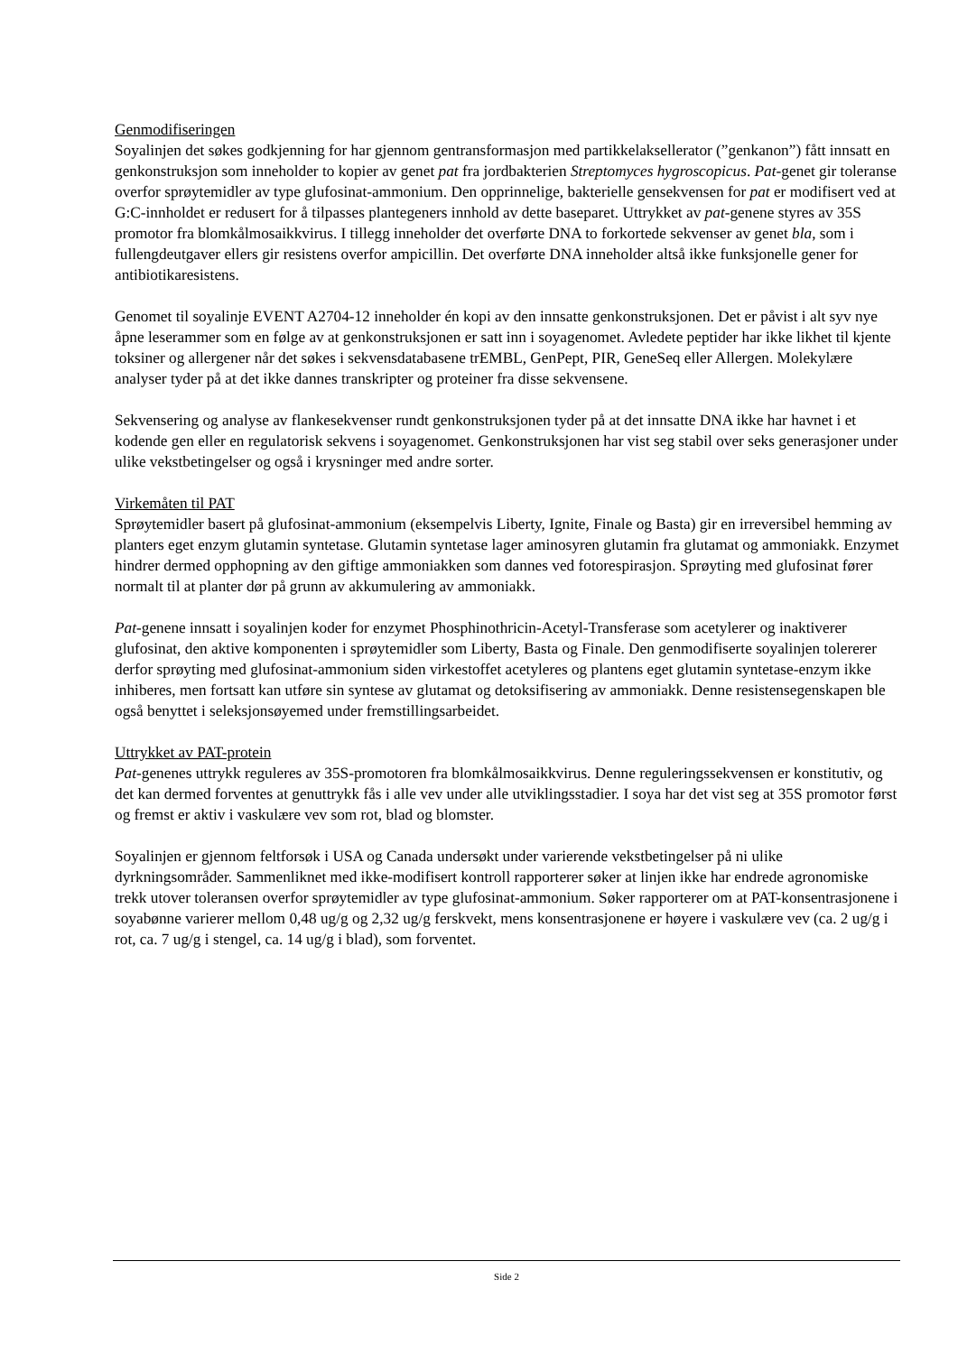Genmodifiseringen
Soyalinjen det søkes godkjenning for har gjennom gentransformasjon med partikkelaksellerator (”genkanon”) fått innsatt en genkonstruksjon som inneholder to kopier av genet pat fra jordbakterien Streptomyces hygroscopicus. Pat-genet gir toleranse overfor sprøytemidler av type glufosinat-ammonium. Den opprinnelige, bakterielle gensekvensen for pat er modifisert ved at G:C-innholdet er redusert for å tilpasses plantegeners innhold av dette baseparet. Uttrykket av pat-genene styres av 35S promotor fra blomkålmosaikkvirus. I tillegg inneholder det overførte DNA to forkortede sekvenser av genet bla, som i fullengdeutgaver ellers gir resistens overfor ampicillin. Det overførte DNA inneholder altså ikke funksjonelle gener for antibiotikaresistens.
Genomet til soyalinje EVENT A2704-12 inneholder én kopi av den innsatte genkonstruksjonen. Det er påvist i alt syv nye åpne leserammer som en følge av at genkonstruksjonen er satt inn i soyagenomet. Avledete peptider har ikke likhet til kjente toksiner og allergener når det søkes i sekvensdatabasene trEMBL, GenPept, PIR, GeneSeq eller Allergen. Molekylære analyser tyder på at det ikke dannes transkripter og proteiner fra disse sekvensene.
Sekvensering og analyse av flankesekvenser rundt genkonstruksjonen tyder på at det innsatte DNA ikke har havnet i et kodende gen eller en regulatorisk sekvens i soyagenomet. Genkonstruksjonen har vist seg stabil over seks generasjoner under ulike vekstbetingelser og også i krysninger med andre sorter.
Virkemåten til PAT
Sprøytemidler basert på glufosinat-ammonium (eksempelvis Liberty, Ignite, Finale og Basta) gir en irreversibel hemming av planters eget enzym glutamin syntetase. Glutamin syntetase lager aminosyren glutamin fra glutamat og ammoniakk. Enzymet hindrer dermed opphopning av den giftige ammoniakken som dannes ved fotorespirasjon. Sprøyting med glufosinat fører normalt til at planter dør på grunn av akkumulering av ammoniakk.
Pat-genene innsatt i soyalinjen koder for enzymet Phosphinothricin-Acetyl-Transferase som acetylerer og inaktiverer glufosinat, den aktive komponenten i sprøytemidler som Liberty, Basta og Finale. Den genmodifiserte soyalinjen tolererer derfor sprøyting med glufosinat-ammonium siden virkestoffet acetyleres og plantens eget glutamin syntetase-enzym ikke inhiberes, men fortsatt kan utføre sin syntese av glutamat og detoksifisering av ammoniakk. Denne resistensegenskapen ble også benyttet i seleksjonsøyemed under fremstillingsarbeidet.
Uttrykket av PAT-protein
Pat-genenes uttrykk reguleres av 35S-promotoren fra blomkålmosaikkvirus. Denne reguleringssekvensen er konstitutiv, og det kan dermed forventes at genuttrykk fås i alle vev under alle utviklingsstadier. I soya har det vist seg at 35S promotor først og fremst er aktiv i vaskulære vev som rot, blad og blomster.
Soyalinjen er gjennom feltforsøk i USA og Canada undersøkt under varierende vekstbetingelser på ni ulike dyrkningsområder. Sammenliknet med ikke-modifisert kontroll rapporterer søker at linjen ikke har endrede agronomiske trekk utover toleransen overfor sprøytemidler av type glufosinat-ammonium. Søker rapporterer om at PAT-konsentrasjonene i soyabønne varierer mellom 0,48 ug/g og 2,32 ug/g ferskvekt, mens konsentrasjonene er høyere i vaskulære vev (ca. 2 ug/g i rot, ca. 7 ug/g i stengel, ca. 14 ug/g i blad), som forventet.
Side 2